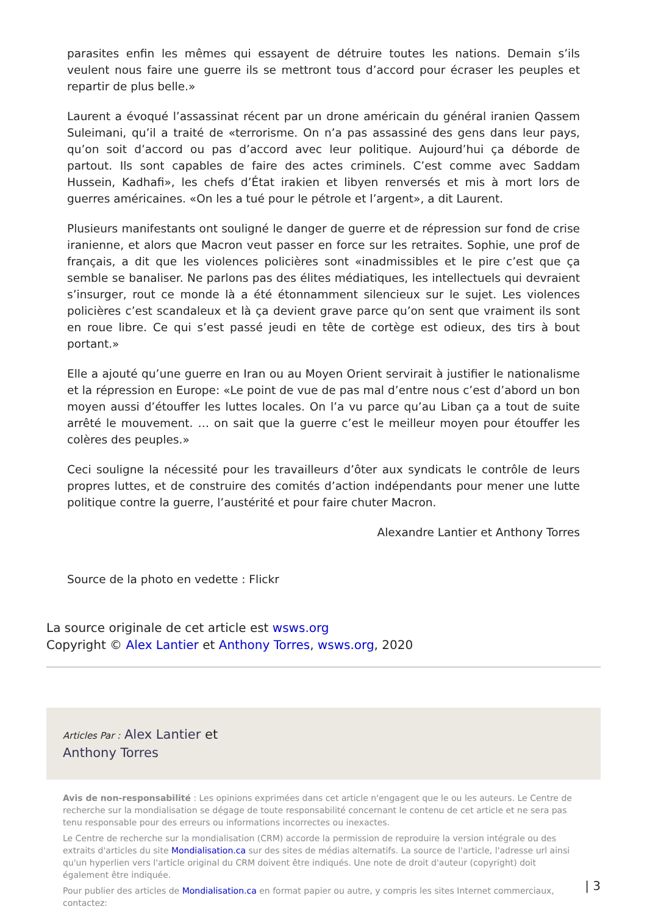parasites enfin les mêmes qui essayent de détruire toutes les nations. Demain s’ils veulent nous faire une guerre ils se mettront tous d’accord pour écraser les peuples et repartir de plus belle.»
Laurent a évoqué l’assassinat récent par un drone américain du général iranien Qassem Suleimani, qu’il a traité de «terrorisme. On n’a pas assassiné des gens dans leur pays, qu’on soit d’accord ou pas d’accord avec leur politique. Aujourd’hui ça déborde de partout. Ils sont capables de faire des actes criminels. C’est comme avec Saddam Hussein, Kadhafi», les chefs d’État irakien et libyen renversés et mis à mort lors de guerres américaines. «On les a tué pour le pétrole et l’argent», a dit Laurent.
Plusieurs manifestants ont souligné le danger de guerre et de répression sur fond de crise iranienne, et alors que Macron veut passer en force sur les retraites. Sophie, une prof de français, a dit que les violences policières sont «inadmissibles et le pire c’est que ça semble se banaliser. Ne parlons pas des élites médiatiques, les intellectuels qui devraient s’insurger, rout ce monde là a été étonnamment silencieux sur le sujet. Les violences policières c’est scandaleux et là ça devient grave parce qu’on sent que vraiment ils sont en roue libre. Ce qui s’est passé jeudi en tête de cortège est odieux, des tirs à bout portant.»
Elle a ajouté qu’une guerre en Iran ou au Moyen Orient servirait à justifier le nationalisme et la répression en Europe: «Le point de vue de pas mal d’entre nous c’est d’abord un bon moyen aussi d’étouffer les luttes locales. On l’a vu parce qu’au Liban ça a tout de suite arrêté le mouvement. … on sait que la guerre c’est le meilleur moyen pour étouffer les colères des peuples.»
Ceci souligne la nécessité pour les travailleurs d’ôter aux syndicats le contrôle de leurs propres luttes, et de construire des comités d’action indépendants pour mener une lutte politique contre la guerre, l’austérité et pour faire chuter Macron.
Alexandre Lantier et Anthony Torres
Source de la photo en vedette : Flickr
La source originale de cet article est wsws.org
Copyright © Alex Lantier et Anthony Torres, wsws.org, 2020
Articles Par : Alex Lantier et
Anthony Torres
Avis de non-responsabilité : Les opinions exprimées dans cet article n'engagent que le ou les auteurs. Le Centre de recherche sur la mondialisation se dégage de toute responsabilité concernant le contenu de cet article et ne sera pas tenu responsable pour des erreurs ou informations incorrectes ou inexactes.
Le Centre de recherche sur la mondialisation (CRM) accorde la permission de reproduire la version intégrale ou des extraits d'articles du site Mondialisation.ca sur des sites de médias alternatifs. La source de l'article, l'adresse url ainsi qu'un hyperlien vers l'article original du CRM doivent être indiqués. Une note de droit d'auteur (copyright) doit également être indiquée.
Pour publier des articles de Mondialisation.ca en format papier ou autre, y compris les sites Internet commerciaux, contactez:
| 3